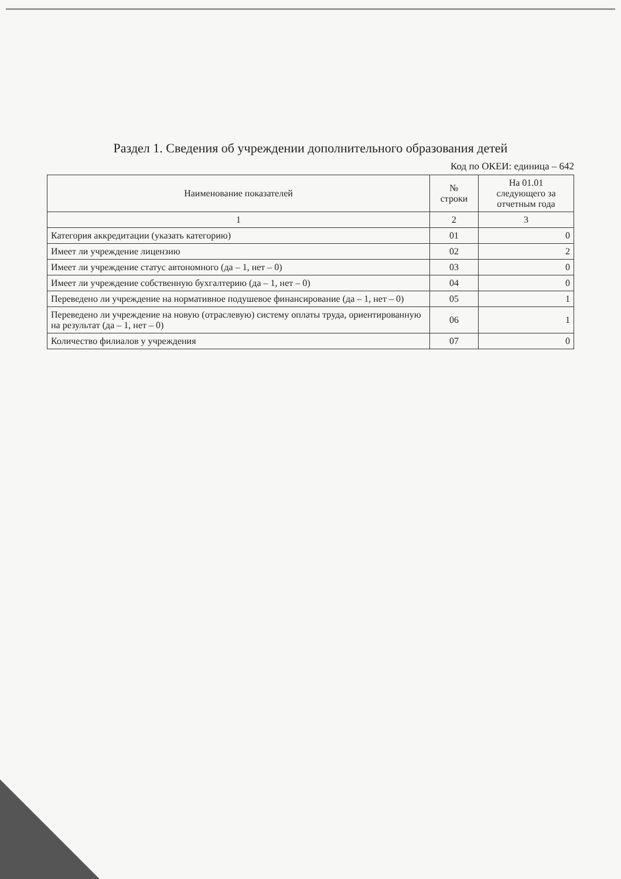Раздел 1. Сведения об учреждении дополнительного образования детей
Код по ОКЕИ: единица – 642
| Наименование показателей | № строки | На 01.01 следующего за отчетным года |
| --- | --- | --- |
| 1 | 2 | 3 |
| Категория аккредитации (указать категорию) | 01 | 0 |
| Имеет ли учреждение лицензию | 02 | 2 |
| Имеет ли учреждение статус автономного (да – 1, нет – 0) | 03 | 0 |
| Имеет ли учреждение собственную бухгалтерию (да – 1, нет – 0) | 04 | 0 |
| Переведено ли учреждение на нормативное подушевое финансирование (да – 1, нет – 0) | 05 | 1 |
| Переведено ли учреждение на новую (отраслевую) систему оплаты труда, ориентированную на результат (да – 1, нет – 0) | 06 | 1 |
| Количество филиалов у учреждения | 07 | 0 |